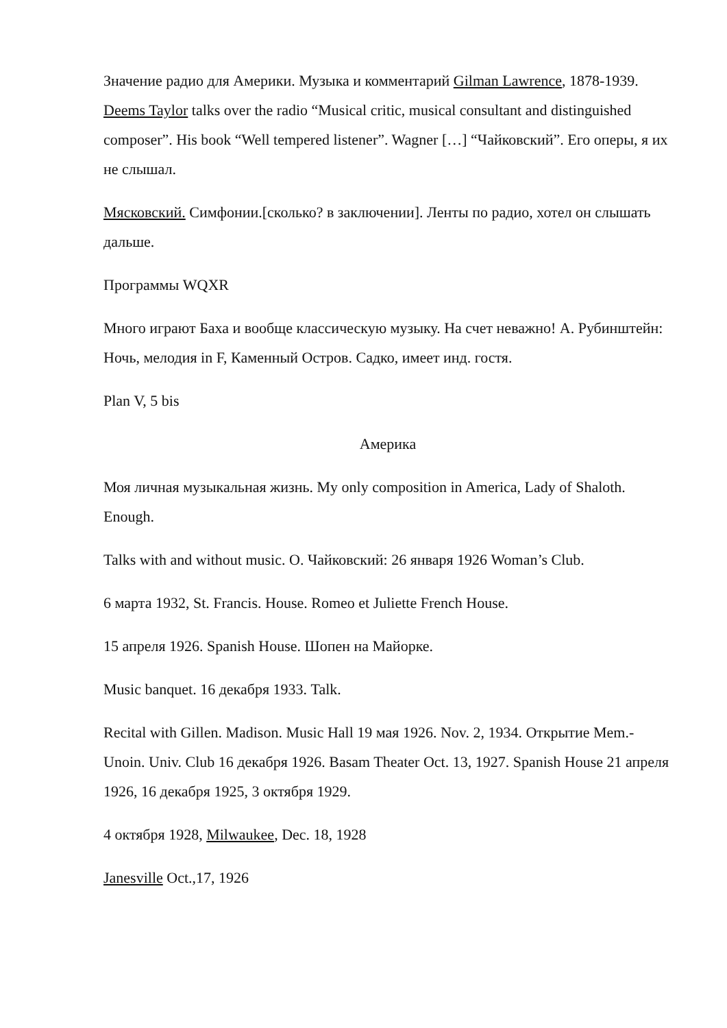Значение радио для Америки. Музыка и комментарий Gilman Lawrence, 1878-1939. Deems Taylor talks over the radio “Musical critic, musical consultant and distinguished composer”. His book “Well tempered listener”. Wagner […] “Чайковский”. Его оперы, я их не слышал.
Мясковский. Симфонии.[сколько? в заключении]. Ленты по радио, хотел он слышать дальше.
Программы WQXR
Много играют Баха и вообще классическую музыку. На счет неважно! А. Рубинштейн: Ночь, мелодия in F, Каменный Остров. Садко, имеет инд. гостя.
Plan V, 5 bis
Америка
Моя личная музыкальная жизнь. My only composition in America, Lady of Shaloth. Enough.
Talks with and without music. О. Чайковский: 26 января 1926 Woman’s Club.
6 марта 1932, St. Francis. House. Romeo et Juliette French House.
15 апреля 1926. Spanish House. Шопен на Майорке.
Music banquet. 16 декабря 1933. Talk.
Recital with Gillen. Madison. Music Hall 19 мая 1926. Nov. 2, 1934. Открытие Mem.-Unoin. Univ. Club 16 декабря 1926. Basam Theater Oct. 13, 1927. Spanish House 21 апреля 1926, 16 декабря 1925, 3 октября 1929.
4 октября 1928, Milwaukee, Dec. 18, 1928
Janesville Oct.,17, 1926